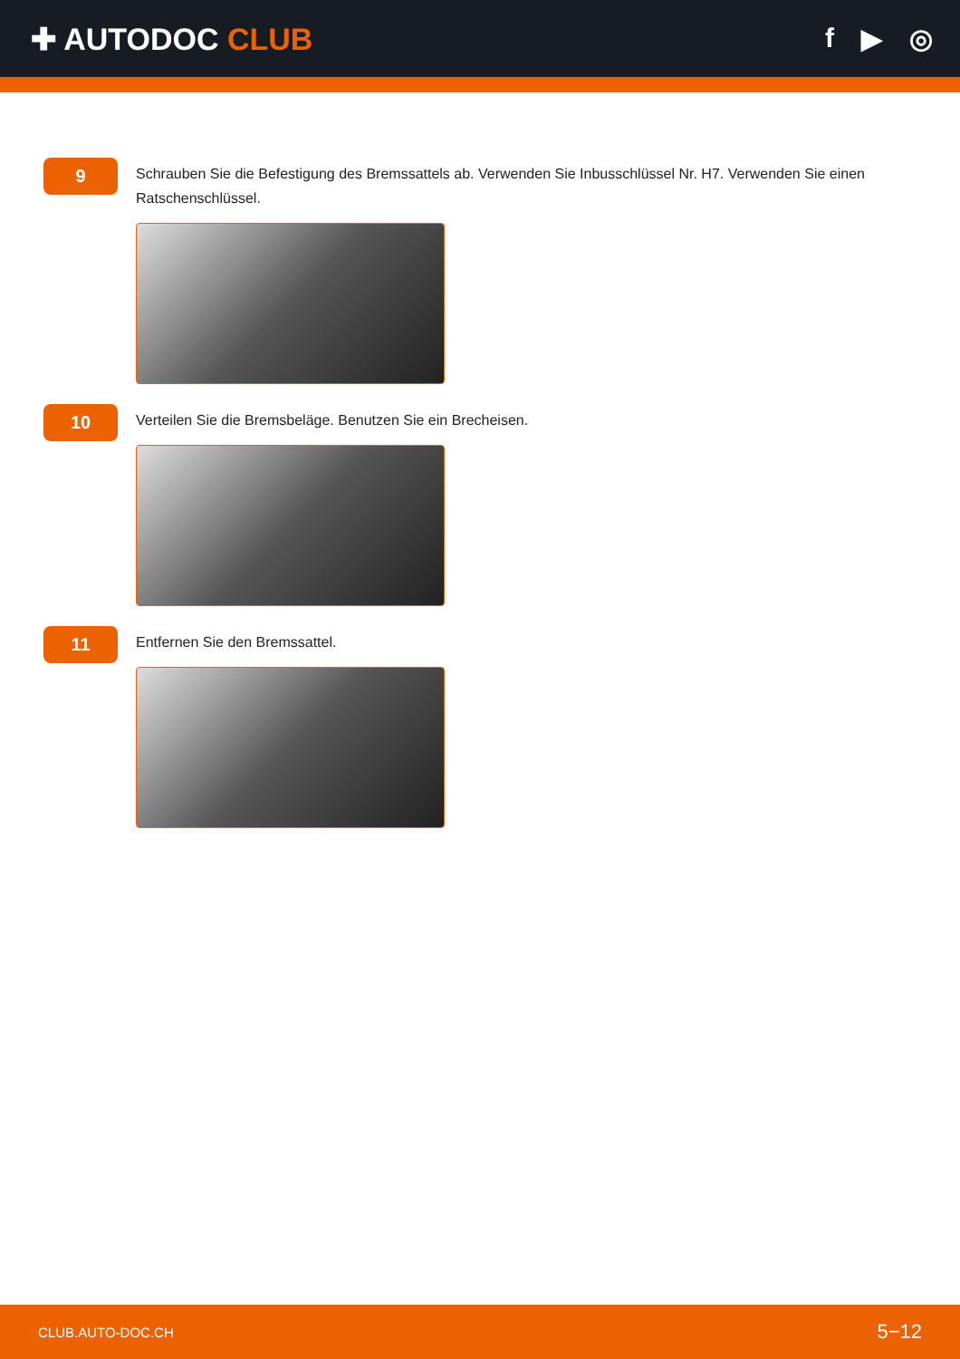✚ AUTODOC CLUB f ▶ ◎
9
Schrauben Sie die Befestigung des Bremssattels ab. Verwenden Sie Inbusschlüssel Nr. H7. Verwenden Sie einen Ratschenschlüssel.
10
Verteilen Sie die Bremsbeläge. Benutzen Sie ein Brecheisen.
11
Entfernen Sie den Bremssattel.
CLUB.AUTO-DOC.CH 5−12